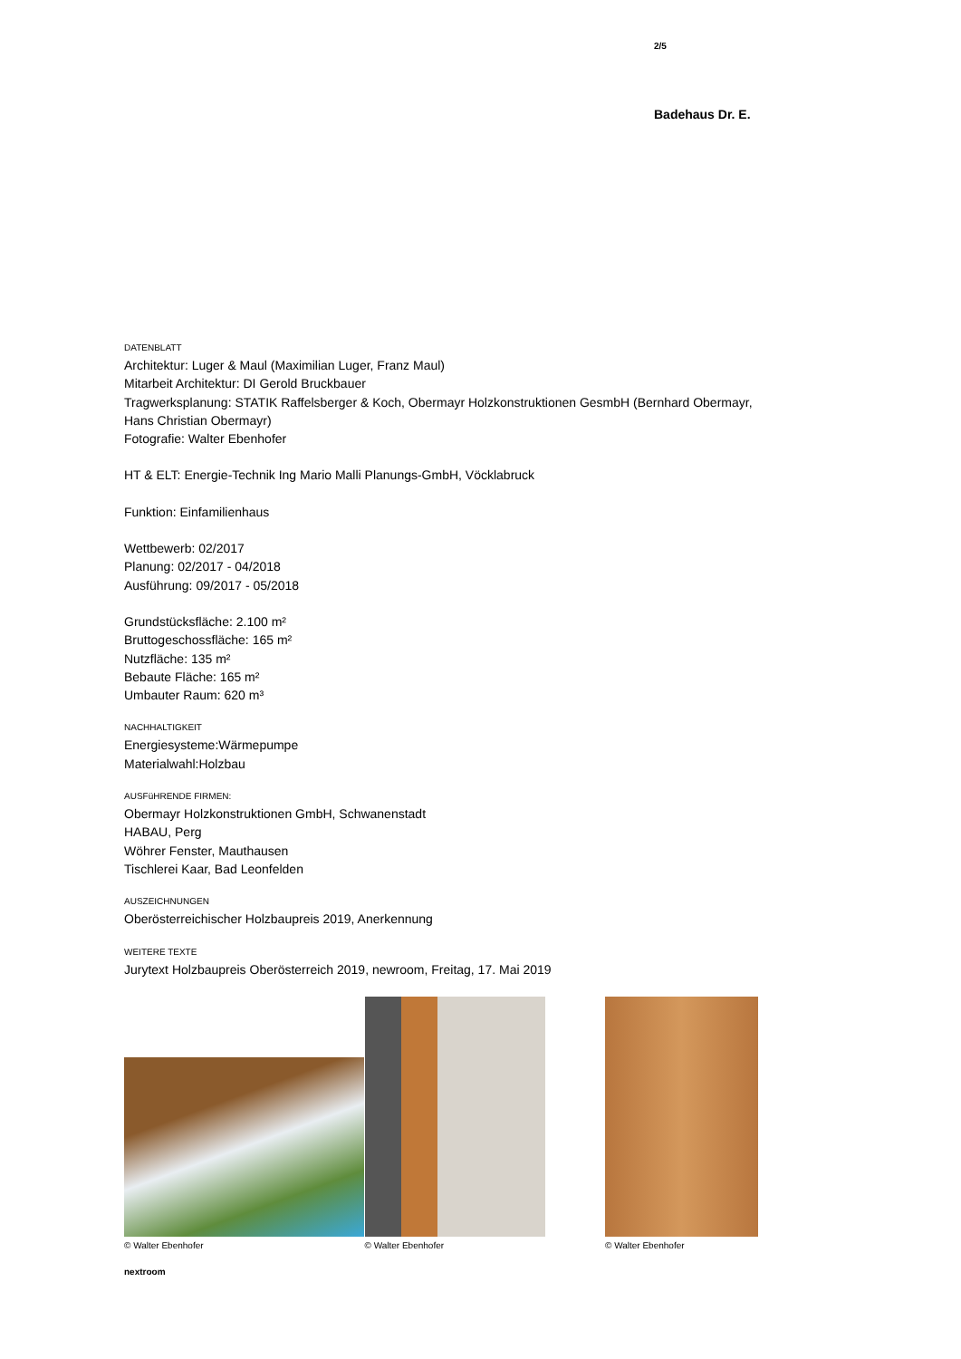2/5
Badehaus Dr. E.
DATENBLATT
Architektur: Luger & Maul (Maximilian Luger, Franz Maul)
Mitarbeit Architektur: DI Gerold Bruckbauer
Tragwerksplanung: STATIK Raffelsberger & Koch, Obermayr Holzkonstruktionen GesmbH (Bernhard Obermayr, Hans Christian Obermayr)
Fotografie: Walter Ebenhofer
HT & ELT: Energie-Technik Ing Mario Malli Planungs-GmbH, Vöcklabruck
Funktion: Einfamilienhaus
Wettbewerb: 02/2017
Planung: 02/2017 - 04/2018
Ausführung: 09/2017 - 05/2018
Grundstücksfläche: 2.100 m²
Bruttogeschossfläche: 165 m²
Nutzfläche: 135 m²
Bebaute Fläche: 165 m²
Umbauter Raum: 620 m³
NACHHALTIGKEIT
Energiesysteme:Wärmepumpe
Materialwahl:Holzbau
AUSFüHRENDE FIRMEN:
Obermayr Holzkonstruktionen GmbH, Schwanenstadt
HABAU, Perg
Wöhrer Fenster, Mauthausen
Tischlerei Kaar, Bad Leonfelden
AUSZEICHNUNGEN
Oberösterreichischer Holzbaupreis 2019, Anerkennung
WEITERE TEXTE
Jurytext Holzbaupreis Oberösterreich 2019, newroom, Freitag, 17. Mai 2019
© Walter Ebenhofer
© Walter Ebenhofer
© Walter Ebenhofer
nextroom